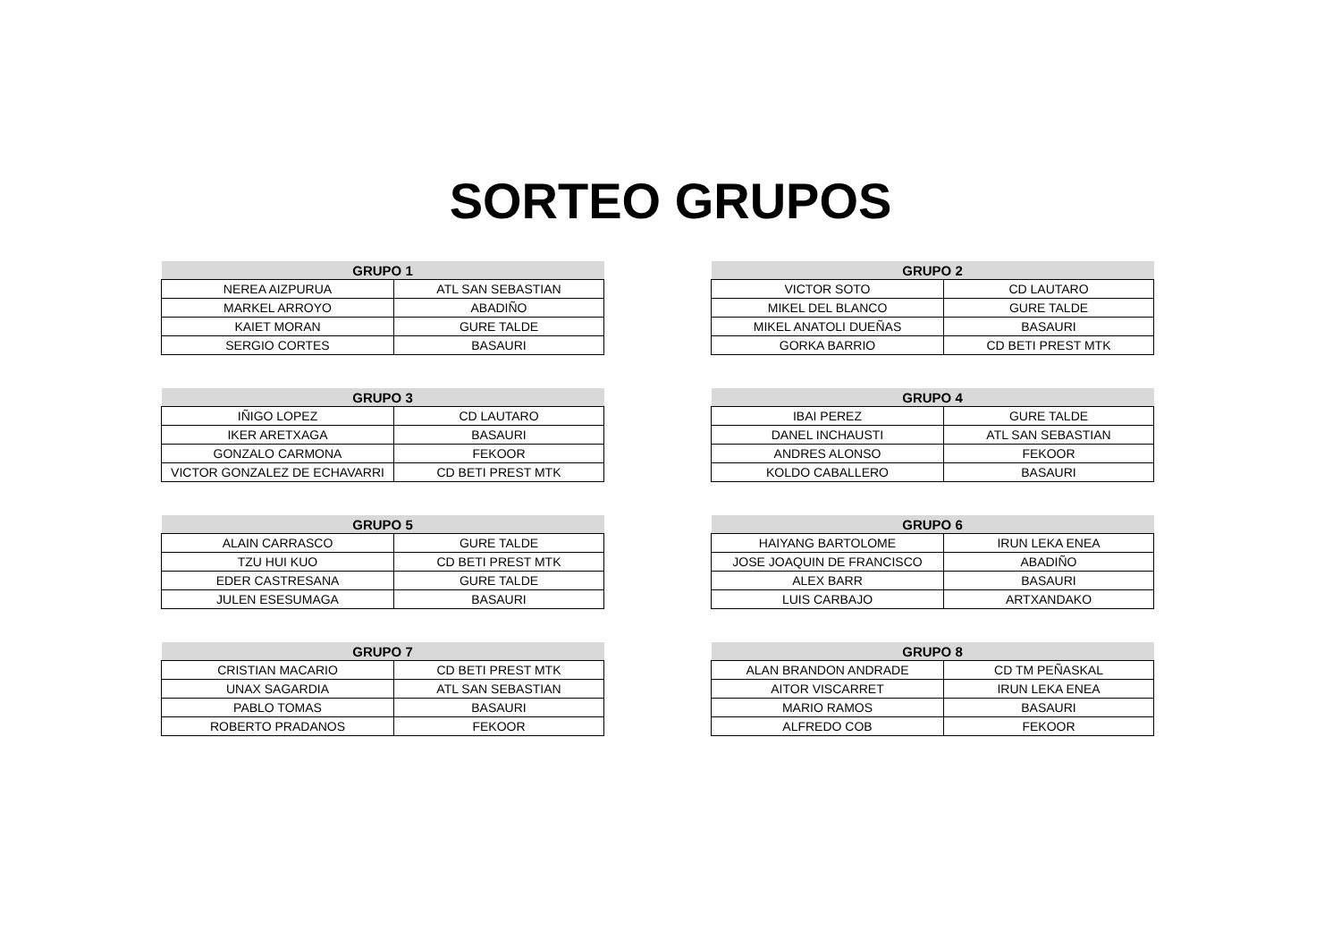SORTEO GRUPOS
| GRUPO 1 | |
| --- | --- |
| NEREA AIZPURUA | ATL SAN SEBASTIAN |
| MARKEL ARROYO | ABADIÑO |
| KAIET MORAN | GURE TALDE |
| SERGIO CORTES | BASAURI |
| GRUPO 2 | |
| --- | --- |
| VICTOR SOTO | CD LAUTARO |
| MIKEL DEL BLANCO | GURE TALDE |
| MIKEL ANATOLI DUEÑAS | BASAURI |
| GORKA BARRIO | CD BETI PREST MTK |
| GRUPO 3 | |
| --- | --- |
| IÑIGO LOPEZ | CD LAUTARO |
| IKER ARETXAGA | BASAURI |
| GONZALO CARMONA | FEKOOR |
| VICTOR GONZALEZ DE ECHAVARRI | CD BETI PREST MTK |
| GRUPO 4 | |
| --- | --- |
| IBAI PEREZ | GURE TALDE |
| DANEL INCHAUSTI | ATL SAN SEBASTIAN |
| ANDRES ALONSO | FEKOOR |
| KOLDO CABALLERO | BASAURI |
| GRUPO 5 | |
| --- | --- |
| ALAIN CARRASCO | GURE TALDE |
| TZU HUI KUO | CD BETI PREST MTK |
| EDER CASTRESANA | GURE TALDE |
| JULEN ESESUMAGA | BASAURI |
| GRUPO 6 | |
| --- | --- |
| HAIYANG BARTOLOME | IRUN LEKA ENEA |
| JOSE JOAQUIN DE FRANCISCO | ABADIÑO |
| ALEX BARR | BASAURI |
| LUIS CARBAJO | ARTXANDAKO |
| GRUPO 7 | |
| --- | --- |
| CRISTIAN MACARIO | CD BETI PREST MTK |
| UNAX SAGARDIA | ATL SAN SEBASTIAN |
| PABLO TOMAS | BASAURI |
| ROBERTO PRADANOS | FEKOOR |
| GRUPO 8 | |
| --- | --- |
| ALAN BRANDON ANDRADE | CD TM PEÑASKAL |
| AITOR VISCARRET | IRUN LEKA ENEA |
| MARIO RAMOS | BASAURI |
| ALFREDO COB | FEKOOR |